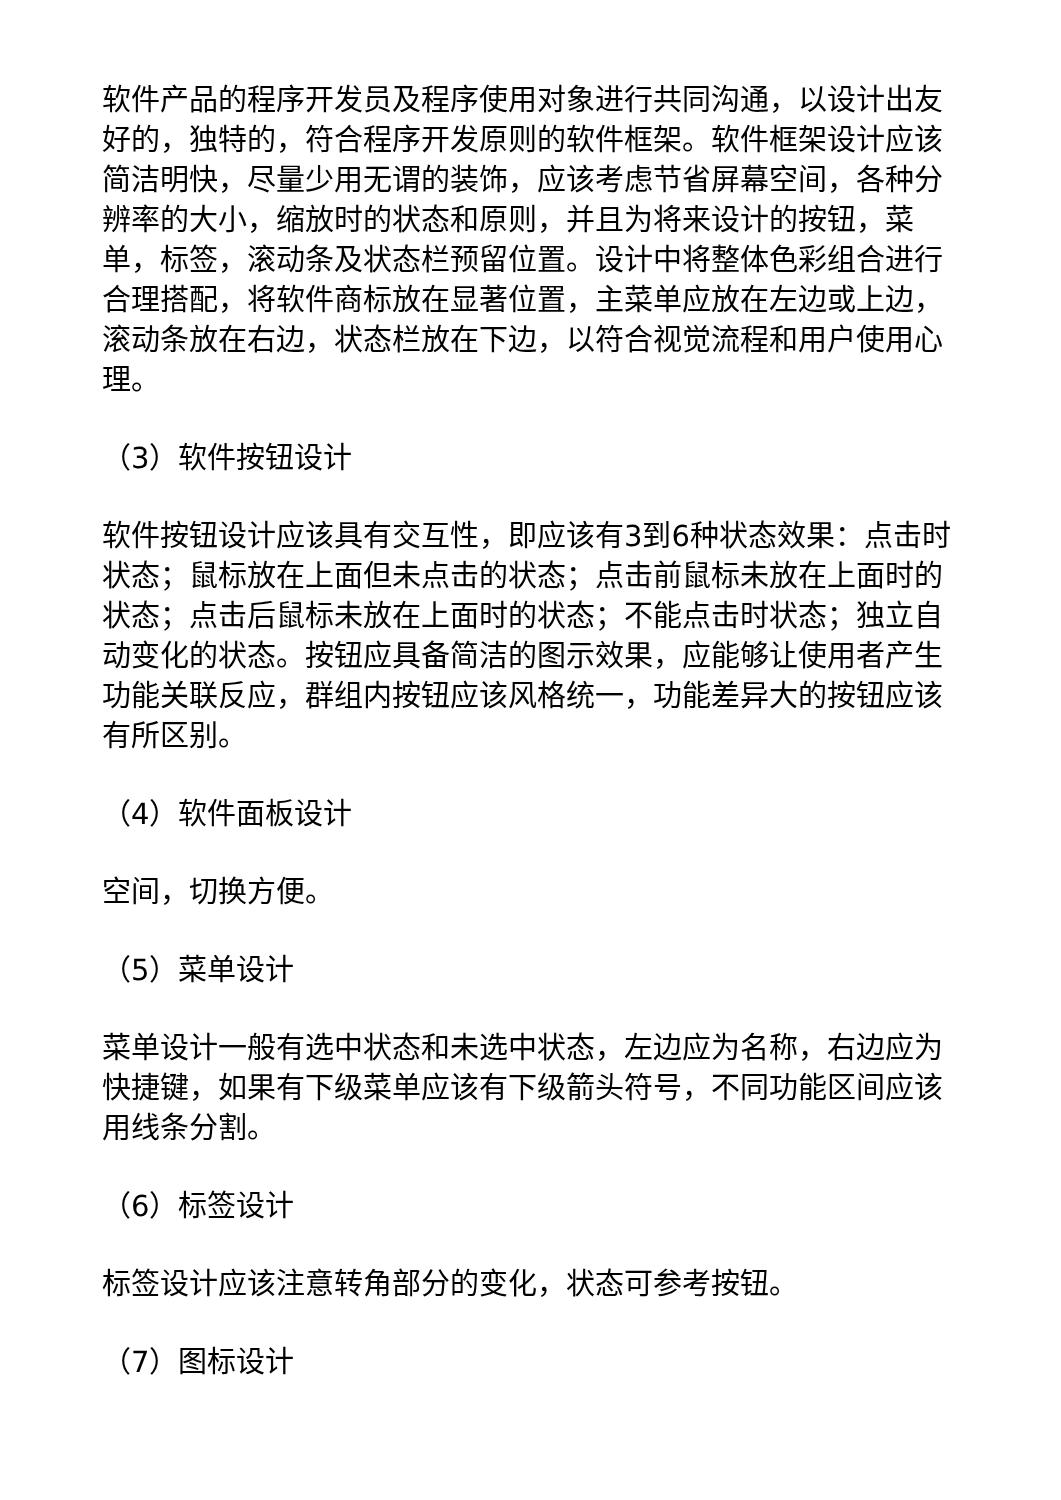软件产品的程序开发员及程序使用对象进行共同沟通，以设计出友好的，独特的，符合程序开发原则的软件框架。软件框架设计应该简洁明快，尽量少用无谓的装饰，应该考虑节省屏幕空间，各种分辨率的大小，缩放时的状态和原则，并且为将来设计的按钮，菜单，标签，滚动条及状态栏预留位置。设计中将整体色彩组合进行合理搭配，将软件商标放在显著位置，主菜单应放在左边或上边，滚动条放在右边，状态栏放在下边，以符合视觉流程和用户使用心理。
（3）软件按钮设计
软件按钮设计应该具有交互性，即应该有3到6种状态效果：点击时状态；鼠标放在上面但未点击的状态；点击前鼠标未放在上面时的状态；点击后鼠标未放在上面时的状态；不能点击时状态；独立自动变化的状态。按钮应具备简洁的图示效果，应能够让使用者产生功能关联反应，群组内按钮应该风格统一，功能差异大的按钮应该有所区别。
（4）软件面板设计
空间，切换方便。
（5）菜单设计
菜单设计一般有选中状态和未选中状态，左边应为名称，右边应为快捷键，如果有下级菜单应该有下级箭头符号，不同功能区间应该用线条分割。
（6）标签设计
标签设计应该注意转角部分的变化，状态可参考按钮。
（7）图标设计